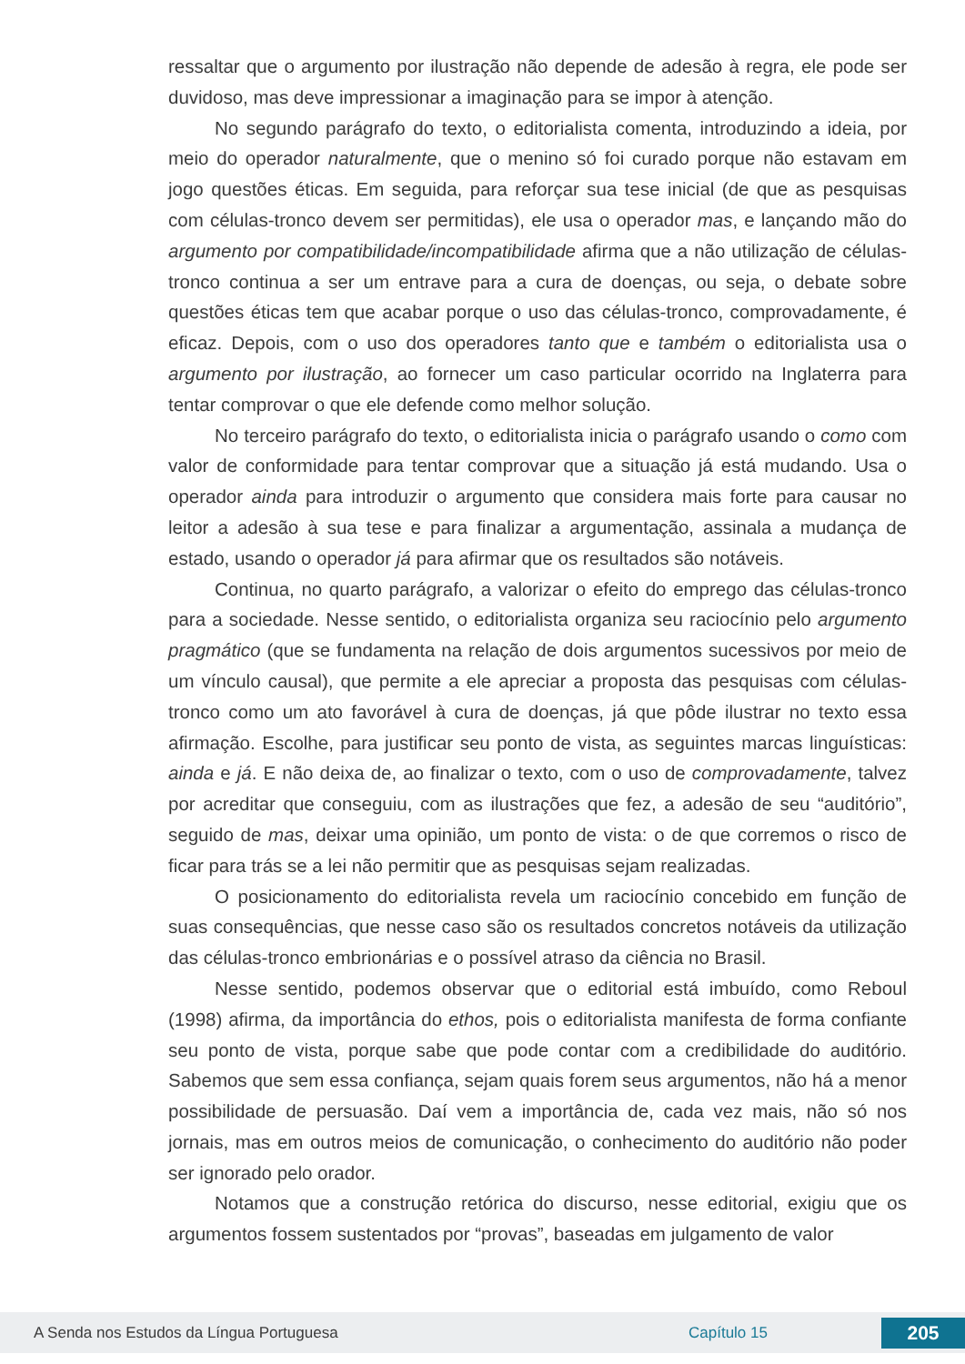ressaltar que o argumento por ilustração não depende de adesão à regra, ele pode ser duvidoso, mas deve impressionar a imaginação para se impor à atenção.
No segundo parágrafo do texto, o editorialista comenta, introduzindo a ideia, por meio do operador naturalmente, que o menino só foi curado porque não estavam em jogo questões éticas. Em seguida, para reforçar sua tese inicial (de que as pesquisas com células-tronco devem ser permitidas), ele usa o operador mas, e lançando mão do argumento por compatibilidade/incompatibilidade afirma que a não utilização de células-tronco continua a ser um entrave para a cura de doenças, ou seja, o debate sobre questões éticas tem que acabar porque o uso das células-tronco, comprovadamente, é eficaz. Depois, com o uso dos operadores tanto que e também o editorialista usa o argumento por ilustração, ao fornecer um caso particular ocorrido na Inglaterra para tentar comprovar o que ele defende como melhor solução.
No terceiro parágrafo do texto, o editorialista inicia o parágrafo usando o como com valor de conformidade para tentar comprovar que a situação já está mudando. Usa o operador ainda para introduzir o argumento que considera mais forte para causar no leitor a adesão à sua tese e para finalizar a argumentação, assinala a mudança de estado, usando o operador já para afirmar que os resultados são notáveis.
Continua, no quarto parágrafo, a valorizar o efeito do emprego das células-tronco para a sociedade. Nesse sentido, o editorialista organiza seu raciocínio pelo argumento pragmático (que se fundamenta na relação de dois argumentos sucessivos por meio de um vínculo causal), que permite a ele apreciar a proposta das pesquisas com células-tronco como um ato favorável à cura de doenças, já que pôde ilustrar no texto essa afirmação. Escolhe, para justificar seu ponto de vista, as seguintes marcas linguísticas: ainda e já. E não deixa de, ao finalizar o texto, com o uso de comprovadamente, talvez por acreditar que conseguiu, com as ilustrações que fez, a adesão de seu “auditório”, seguido de mas, deixar uma opinião, um ponto de vista: o de que corremos o risco de ficar para trás se a lei não permitir que as pesquisas sejam realizadas.
O posicionamento do editorialista revela um raciocínio concebido em função de suas consequências, que nesse caso são os resultados concretos notáveis da utilização das células-tronco embrionárias e o possível atraso da ciência no Brasil.
Nesse sentido, podemos observar que o editorial está imbuído, como Reboul (1998) afirma, da importância do ethos, pois o editorialista manifesta de forma confiante seu ponto de vista, porque sabe que pode contar com a credibilidade do auditório. Sabemos que sem essa confiança, sejam quais forem seus argumentos, não há a menor possibilidade de persuasão. Daí vem a importância de, cada vez mais, não só nos jornais, mas em outros meios de comunicação, o conhecimento do auditório não poder ser ignorado pelo orador.
Notamos que a construção retórica do discurso, nesse editorial, exigiu que os argumentos fossem sustentados por “provas”, baseadas em julgamento de valor
A Senda nos Estudos da Língua Portuguesa Capítulo 15 205